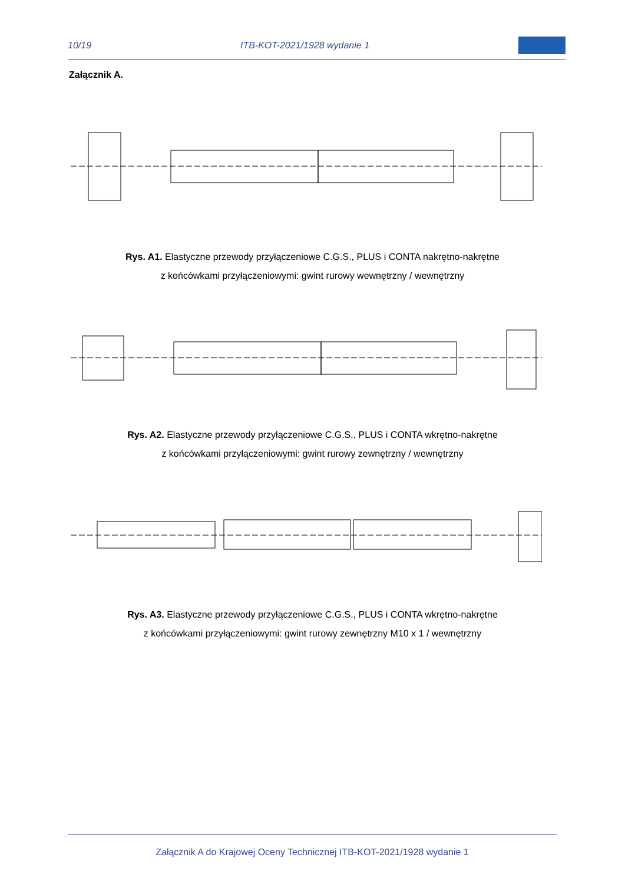10/19 ITB-KOT-2021/1928 wydanie 1
Załącznik A.
Rys. A1. Elastyczne przewody przyłączeniowe C.G.S., PLUS i CONTA nakrętno-nakrętne
z końcówkami przyłączeniowymi: gwint rurowy wewnętrzny / wewnętrzny
Rys. A2. Elastyczne przewody przyłączeniowe C.G.S., PLUS i CONTA wkrętno-nakrętne
z końcówkami przyłączeniowymi: gwint rurowy zewnętrzny / wewnętrzny
Rys. A3. Elastyczne przewody przyłączeniowe C.G.S., PLUS i CONTA wkrętno-nakrętne
z końcówkami przyłączeniowymi: gwint rurowy zewnętrzny M10 x 1 / wewnętrzny
Załącznik A do Krajowej Oceny Technicznej ITB-KOT-2021/1928 wydanie 1